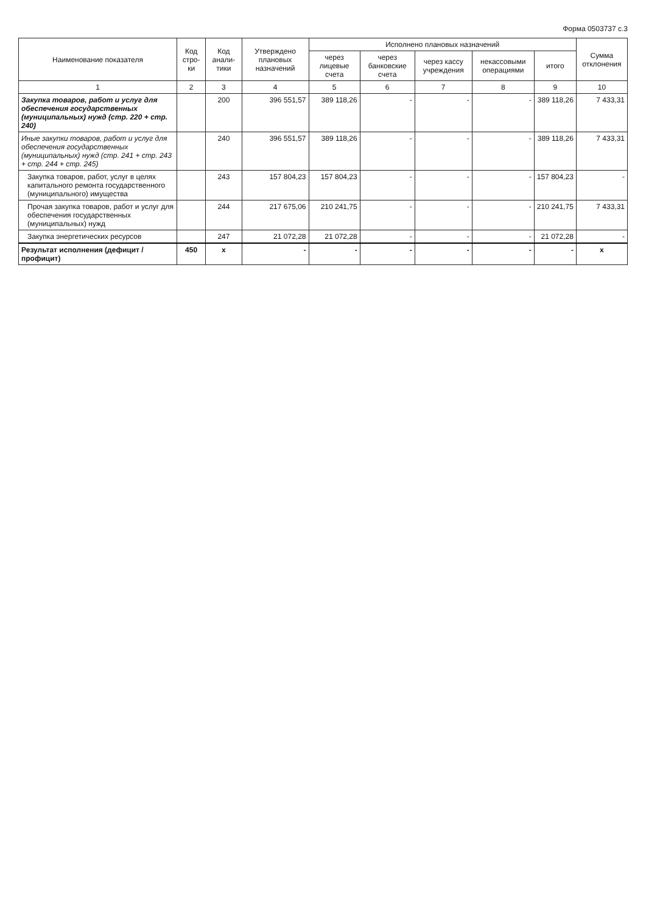Форма 0503737 с.3
| Наименование показателя | Код стро-ки | Код анали-тики | Утверждено плановых назначений | Исполнено плановых назначений | | | | | Сумма отклонения |
| --- | --- | --- | --- | --- | --- | --- | --- | --- | --- |
| | | | | через лицевые счета | через банковские счета | через кассу учреждения | некассовыми операциями | итого | |
| 1 | 2 | 3 | 4 | 5 | 6 | 7 | 8 | 9 | 10 |
| Закупка товаров, работ и услуг для обеспечения государственных (муниципальных) нужд (стр. 220 + стр. 240) | | 200 | 396 551,57 | 389 118,26 | - | - | - | 389 118,26 | 7 433,31 |
| Иные закупки товаров, работ и услуг для обеспечения государственных (муниципальных) нужд (стр. 241 + стр. 243 + стр. 244 + стр. 245) | | 240 | 396 551,57 | 389 118,26 | - | - | - | 389 118,26 | 7 433,31 |
| Закупка товаров, работ, услуг в целях капитального ремонта государственного (муниципального) имущества | | 243 | 157 804,23 | 157 804,23 | - | - | - | 157 804,23 | - |
| Прочая закупка товаров, работ и услуг для обеспечения государственных (муниципальных) нужд | | 244 | 217 675,06 | 210 241,75 | - | - | - | 210 241,75 | 7 433,31 |
| Закупка энергетических ресурсов | | 247 | 21 072,28 | 21 072,28 | - | - | - | 21 072,28 | - |
| Результат исполнения (дефицит / профицит) | 450 | x | - | - | - | - | - | - | x |